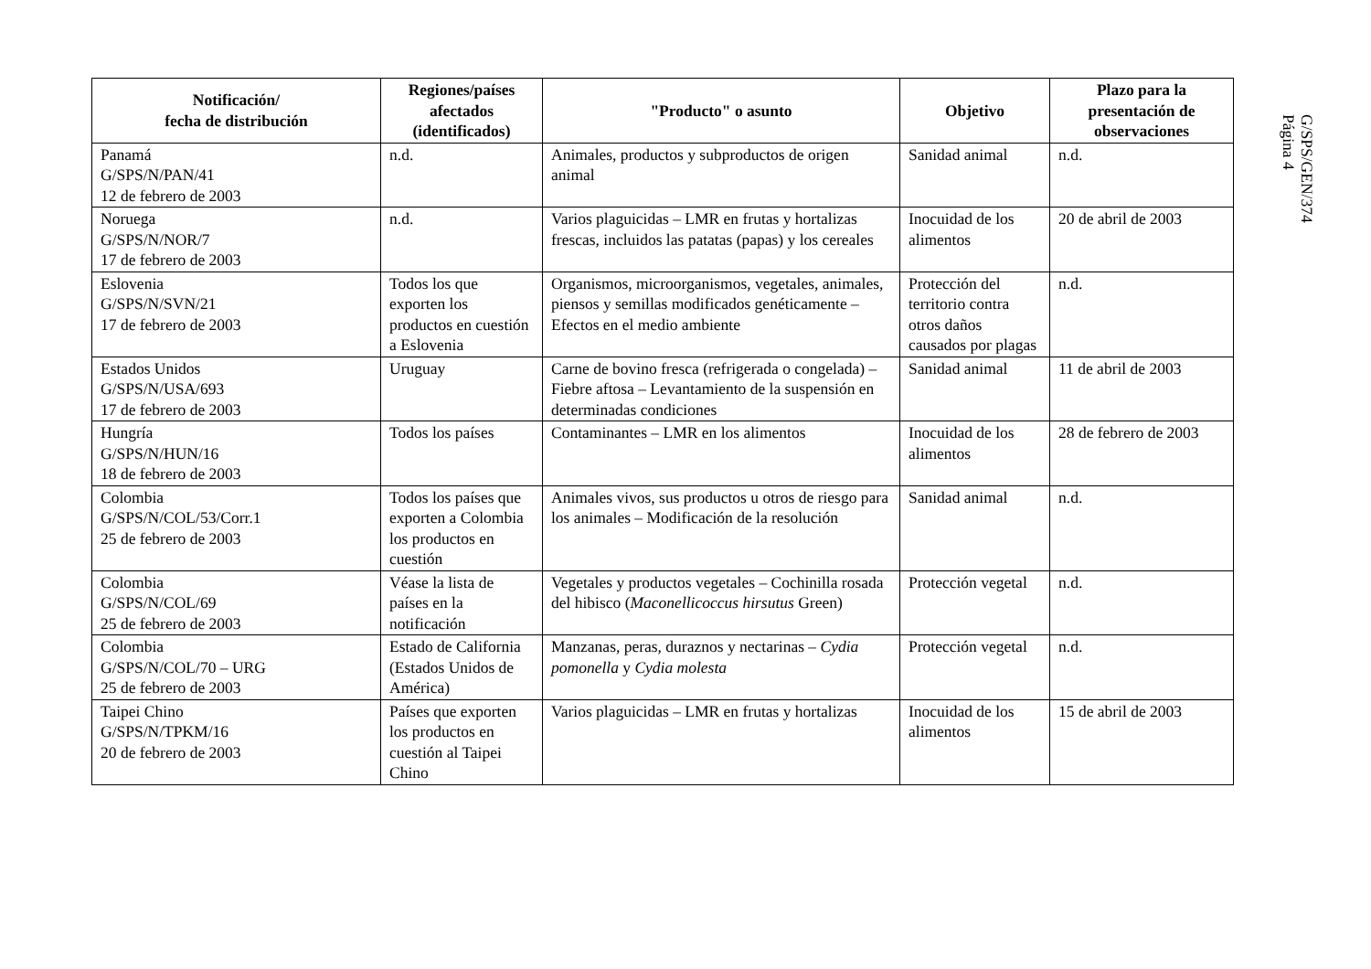| Notificación/ fecha de distribución | Regiones/países afectados (identificados) | "Producto" o asunto | Objetivo | Plazo para la presentación de observaciones |
| --- | --- | --- | --- | --- |
| Panamá G/SPS/N/PAN/41 12 de febrero de 2003 | n.d. | Animales, productos y subproductos de origen animal | Sanidad animal | n.d. |
| Noruega G/SPS/N/NOR/7 17 de febrero de 2003 | n.d. | Varios plaguicidas – LMR en frutas y hortalizas frescas, incluidos las patatas (papas) y los cereales | Inocuidad de los alimentos | 20 de abril de 2003 |
| Eslovenia G/SPS/N/SVN/21 17 de febrero de 2003 | Todos los que exporten los productos en cuestión a Eslovenia | Organismos, microorganismos, vegetales, animales, piensos y semillas modificados genéticamente – Efectos en el medio ambiente | Protección del territorio contra otros daños causados por plagas | n.d. |
| Estados Unidos G/SPS/N/USA/693 17 de febrero de 2003 | Uruguay | Carne de bovino fresca (refrigerada o congelada) – Fiebre aftosa – Levantamiento de la suspensión en determinadas condiciones | Sanidad animal | 11 de abril de 2003 |
| Hungría G/SPS/N/HUN/16 18 de febrero de 2003 | Todos los países | Contaminantes – LMR en los alimentos | Inocuidad de los alimentos | 28 de febrero de 2003 |
| Colombia G/SPS/N/COL/53/Corr.1 25 de febrero de 2003 | Todos los países que exporten a Colombia los productos en cuestión | Animales vivos, sus productos u otros de riesgo para los animales – Modificación de la resolución | Sanidad animal | n.d. |
| Colombia G/SPS/N/COL/69 25 de febrero de 2003 | Véase la lista de países en la notificación | Vegetales y productos vegetales – Cochinilla rosada del hibisco ( Maconellicoccus hirsutus Green) | Protección vegetal | n.d. |
| Colombia G/SPS/N/COL/70 – URG 25 de febrero de 2003 | Estado de California (Estados Unidos de América) | Manzanas, peras, duraznos y nectarinas – Cydia pomonella y Cydia molesta | Protección vegetal | n.d. |
| Taipei Chino G/SPS/N/TPKM/16 20 de febrero de 2003 | Países que exporten los productos en cuestión al Taipei Chino | Varios plaguicidas – LMR en frutas y hortalizas | Inocuidad de los alimentos | 15 de abril de 2003 |
G/SPS/GEN/374
Página 4